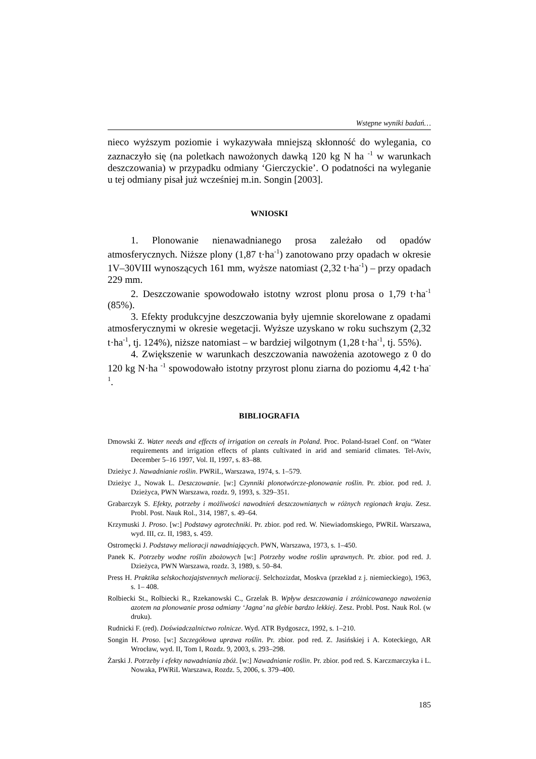Wstępne wyniki badań…
nieco wyższym poziomie i wykazywała mniejszą skłonność do wylegania, co zaznaczyło się (na poletkach nawożonych dawką 120 kg N ha <sup>-1</sup> w warunkach deszczowania) w przypadku odmiany ‘Gierczyckie’. O podatności na wyleganie u tej odmiany pisał już wcześniej m.in. Songin [2003].
WNIOSKI
1. Plonowanie nienawadnianego prosa zależało od opadów atmosferycznych. Niższe plony (1,87 t·ha<sup>-1</sup>) zanotowano przy opadach w okresie 1V–30VIII wynoszących 161 mm, wyższe natomiast (2,32 t·ha<sup>-1</sup>) – przy opadach 229 mm.
2. Deszczowanie spowodowało istotny wzrost plonu prosa o 1,79 t·ha<sup>-1</sup> (85%).
3. Efekty produkcyjne deszczowania były ujemnie skorelowane z opadami atmosferycznymi w okresie wegetacji. Wyższe uzyskano w roku suchszym (2,32 t·ha<sup>-1</sup>, tj. 124%), niższe natomiast – w bardziej wilgotnym (1,28 t·ha<sup>-1</sup>, tj. 55%).
4. Zwiększenie w warunkach deszczowania nawożenia azotowego z 0 do 120 kg N·ha <sup>-1</sup> spowodowało istotny przyrost plonu ziarna do poziomu 4,42 t·ha<sup>-1</sup>.
BIBLIOGRAFIA
Dmowski Z. Water needs and effects of irrigation on cereals in Poland. Proc. Poland-Israel Conf. on “Water requirements and irrigation effects of plants cultivated in arid and semiarid climates. Tel-Aviv, December 5–16 1997, Vol. II, 1997, s. 83–88.
Dzieżyc J. Nawadnianie roślin. PWRiL, Warszawa, 1974, s. 1–579.
Dzieżyc J., Nowak L. Deszczowanie. [w:] Czynniki plonotwórcze-plonowanie roślin. Pr. zbior. pod red. J. Dzieżyca, PWN Warszawa, rozdz. 9, 1993, s. 329–351.
Grabarczyk S. Efekty, potrzeby i możliwości nawodnień deszczownianych w różnych regionach kraju. Zesz. Probl. Post. Nauk Rol., 314, 1987, s. 49–64.
Krzymuski J. Proso. [w:] Podstawy agrotechniki. Pr. zbior. pod red. W. Niewiadomskiego, PWRiL Warszawa, wyd. III, cz. II, 1983, s. 459.
Ostromęcki J. Podstawy melioracji nawadniających. PWN, Warszawa, 1973, s. 1–450.
Panek K. Potrzeby wodne roślin zbożowych [w:] Potrzeby wodne roślin uprawnych. Pr. zbior. pod red. J. Dzieżyca, PWN Warszawa, rozdz. 3, 1989, s. 50–84.
Press H. Praktika selskochozjajstvennych melioracij. Selchozizdat, Moskva (przekład z j. niemieckiego), 1963, s. 1– 408.
Rolbiecki St., Rolbiecki R., Rzekanowski C., Grzelak B. Wpływ deszczowania i zróżnicowanego nawożenia azotem na plonowanie prosa odmiany ‘Jagna’ na glebie bardzo lekkiej. Zesz. Probl. Post. Nauk Rol. (w druku).
Rudnicki F. (red). Doświadczalnictwo rolnicze. Wyd. ATR Bydgoszcz, 1992, s. 1–210.
Songin H. Proso. [w:] Szczegółowa uprawa roślin. Pr. zbior. pod red. Z. Jasińskiej i A. Koteckiego, AR Wrocław, wyd. II, Tom I, Rozdz. 9, 2003, s. 293–298.
Żarski J. Potrzeby i efekty nawadniania zbóż. [w:] Nawadnianie roślin. Pr. zbior. pod red. S. Karczmarczyka i L. Nowaka, PWRiL Warszawa, Rozdz. 5, 2006, s. 379–400.
185